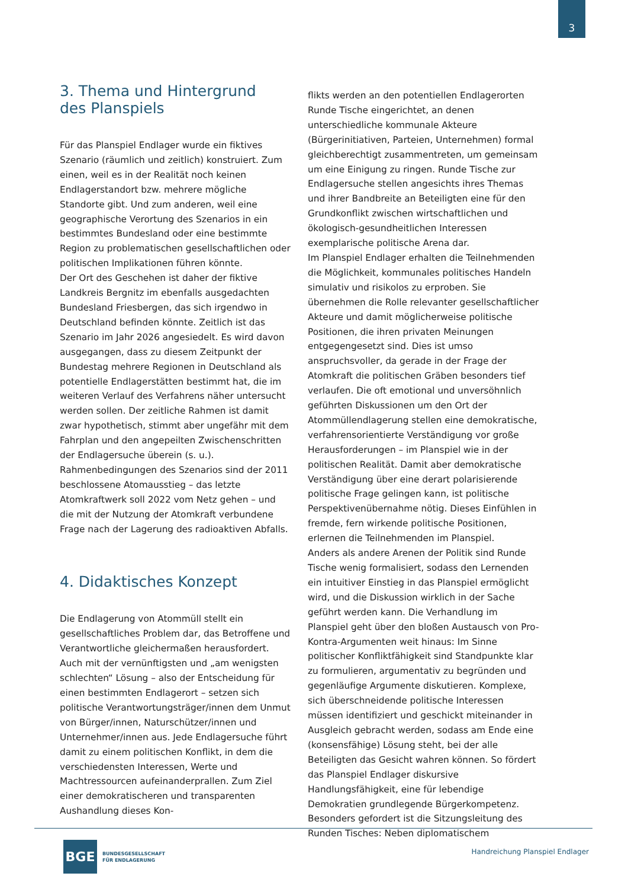3
3. Thema und Hintergrund
des Planspiels
Für das Planspiel Endlager wurde ein fiktives Szenario (räumlich und zeitlich) konstruiert. Zum einen, weil es in der Realität noch keinen Endlagerstandort bzw. mehrere mögliche Standorte gibt. Und zum anderen, weil eine geographische Verortung des Szenarios in ein bestimmtes Bundesland oder eine bestimmte Region zu problematischen gesellschaftlichen oder politischen Implikationen führen könnte.
Der Ort des Geschehen ist daher der fiktive Landkreis Bergnitz im ebenfalls ausgedachten Bundesland Friesbergen, das sich irgendwo in Deutschland befinden könnte. Zeitlich ist das Szenario im Jahr 2026 angesiedelt. Es wird davon ausgegangen, dass zu diesem Zeitpunkt der Bundestag mehrere Regionen in Deutschland als potentielle Endlagerstätten bestimmt hat, die im weiteren Verlauf des Verfahrens näher untersucht werden sollen. Der zeitliche Rahmen ist damit zwar hypothetisch, stimmt aber ungefähr mit dem Fahrplan und den angepeilten Zwischenschritten der Endlagersuche überein (s. u.).
Rahmenbedingungen des Szenarios sind der 2011 beschlossene Atomausstieg – das letzte Atomkraftwerk soll 2022 vom Netz gehen – und die mit der Nutzung der Atomkraft verbundene Frage nach der Lagerung des radioaktiven Abfalls.
4. Didaktisches Konzept
Die Endlagerung von Atommüll stellt ein gesellschaftliches Problem dar, das Betroffene und Verantwortliche gleichermaßen herausfordert. Auch mit der vernünftigsten und „am wenigsten schlechten“ Lösung – also der Entscheidung für einen bestimmten Endlagerort – setzen sich politische Verantwortungsträger/innen dem Unmut von Bürger/innen, Naturschützer/innen und Unternehmer/innen aus. Jede Endlagersuche führt damit zu einem politischen Konflikt, in dem die verschiedensten Interessen, Werte und Machtressourcen aufeinanderprallen. Zum Ziel einer demokratischeren und transparenten Aushandlung dieses Kon-
flikts werden an den potentiellen Endlagerorten Runde Tische eingerichtet, an denen unterschiedliche kommunale Akteure (Bürgerinitiativen, Parteien, Unternehmen) formal gleichberechtigt zusammentreten, um gemeinsam um eine Einigung zu ringen. Runde Tische zur Endlagersuche stellen angesichts ihres Themas und ihrer Bandbreite an Beteiligten eine für den Grundkonflikt zwischen wirtschaftlichen und ökologisch-gesundheitlichen Interessen exemplarische politische Arena dar.
Im Planspiel Endlager erhalten die Teilnehmenden die Möglichkeit, kommunales politisches Handeln simulativ und risikolos zu erproben. Sie übernehmen die Rolle relevanter gesellschaftlicher Akteure und damit möglicherweise politische Positionen, die ihren privaten Meinungen entgegengesetzt sind. Dies ist umso anspruchsvoller, da gerade in der Frage der Atomkraft die politischen Gräben besonders tief verlaufen. Die oft emotional und unversöhnlich geführten Diskussionen um den Ort der Atommüllendlagerung stellen eine demokratische, verfahrensorientierte Verständigung vor große Herausforderungen – im Planspiel wie in der politischen Realität. Damit aber demokratische Verständigung über eine derart polarisierende politische Frage gelingen kann, ist politische Perspektivenübernahme nötig. Dieses Einfühlen in fremde, fern wirkende politische Positionen, erlernen die Teilnehmenden im Planspiel.
Anders als andere Arenen der Politik sind Runde Tische wenig formalisiert, sodass den Lernenden ein intuitiver Einstieg in das Planspiel ermöglicht wird, und die Diskussion wirklich in der Sache geführt werden kann. Die Verhandlung im Planspiel geht über den bloßen Austausch von Pro-Kontra-Argumenten weit hinaus: Im Sinne politischer Konfliktfähigkeit sind Standpunkte klar zu formulieren, argumentativ zu begründen und gegenläufige Argumente diskutieren. Komplexe, sich überschneidende politische Interessen müssen identifiziert und geschickt miteinander in Ausgleich gebracht werden, sodass am Ende eine (konsensfähige) Lösung steht, bei der alle Beteiligten das Gesicht wahren können. So fördert das Planspiel Endlager diskursive Handlungsfähigkeit, eine für lebendige Demokratien grundlegende Bürgerkompetenz. Besonders gefordert ist die Sitzungsleitung des Runden Tisches: Neben diplomatischem
BGE
BUNDESGESELLSCHAFT
FÜR ENDLAGERUNG
Handreichung Planspiel Endlager